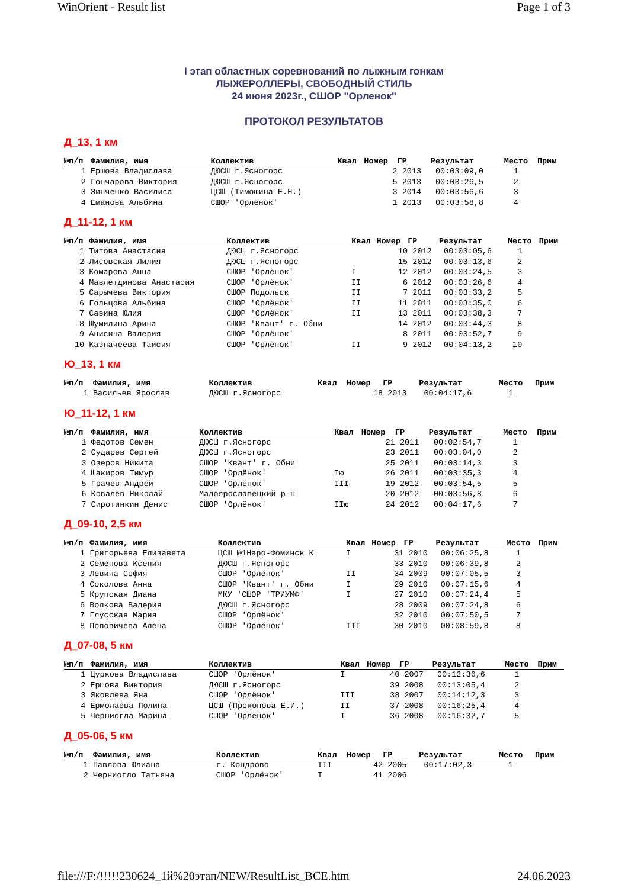WinOrient - Result list Page 1 of 3
I этап областных соревнований по лыжным гонкам
ЛЫЖЕРОЛЛЕРЫ, СВОБОДНЫЙ СТИЛЬ
24 июня 2023г., СШОР "Орленок"
ПРОТОКОЛ РЕЗУЛЬТАТОВ
Д_13, 1 км
| №п/п | Фамилия, имя | Коллектив | Квал | Номер | ГР | Результат | Место | Прим |
| --- | --- | --- | --- | --- | --- | --- | --- | --- |
| 1 | Ершова Владислава | ДЮСШ г.Ясногорс | | 2 | 2013 | 00:03:09,0 | 1 | |
| 2 | Гончарова Виктория | ДЮСШ г.Ясногорс | | 5 | 2013 | 00:03:26,5 | 2 | |
| 3 | Зинченко Василиса | ЦСШ (Тимошина Е.Н.) | | 3 | 2014 | 00:03:56,6 | 3 | |
| 4 | Еманова Альбина | СШОР 'Орлёнок' | | 1 | 2013 | 00:03:58,8 | 4 | |
Д_11-12, 1 км
| №п/п | Фамилия, имя | Коллектив | Квал | Номер | ГР | Результат | Место | Прим |
| --- | --- | --- | --- | --- | --- | --- | --- | --- |
| 1 | Титова Анастасия | ДЮСШ г.Ясногорс | | 10 | 2012 | 00:03:05,6 | 1 | |
| 2 | Лисовская Лилия | ДЮСШ г.Ясногорс | | 15 | 2012 | 00:03:13,6 | 2 | |
| 3 | Комарова Анна | СШОР 'Орлёнок' | I | 12 | 2012 | 00:03:24,5 | 3 | |
| 4 | Мавлетдинова Анастасия | СШОР 'Орлёнок' | II | 6 | 2012 | 00:03:26,6 | 4 | |
| 5 | Сарычева Виктория | СШОР Подольск | II | 7 | 2011 | 00:03:33,2 | 5 | |
| 6 | Гольцова Альбина | СШОР 'Орлёнок' | II | 11 | 2011 | 00:03:35,0 | 6 | |
| 7 | Савина Юлия | СШОР 'Орлёнок' | II | 13 | 2011 | 00:03:38,3 | 7 | |
| 8 | Шумилина Арина | СШОР 'Квант' г. Обни | | 14 | 2012 | 00:03:44,3 | 8 | |
| 9 | Анисина Валерия | СШОР 'Орлёнок' | | 8 | 2011 | 00:03:52,7 | 9 | |
| 10 | Казначеева Таисия | СШОР 'Орлёнок' | II | 9 | 2012 | 00:04:13,2 | 10 | |
Ю_13, 1 км
| №п/п | Фамилия, имя | Коллектив | Квал | Номер | ГР | Результат | Место | Прим |
| --- | --- | --- | --- | --- | --- | --- | --- | --- |
| 1 | Васильев Ярослав | ДЮСШ г.Ясногорс | | 18 | 2013 | 00:04:17,6 | 1 | |
Ю_11-12, 1 км
| №п/п | Фамилия, имя | Коллектив | Квал | Номер | ГР | Результат | Место | Прим |
| --- | --- | --- | --- | --- | --- | --- | --- | --- |
| 1 | Федотов Семен | ДЮСШ г.Ясногорс | | 21 | 2011 | 00:02:54,7 | 1 | |
| 2 | Сударев Сергей | ДЮСШ г.Ясногорс | | 23 | 2011 | 00:03:04,0 | 2 | |
| 3 | Озеров Никита | СШОР 'Квант' г. Обни | | 25 | 2011 | 00:03:14,3 | 3 | |
| 4 | Шакиров Тимур | СШОР 'Орлёнок' | Iю | 26 | 2011 | 00:03:35,3 | 4 | |
| 5 | Грачев Андрей | СШОР 'Орлёнок' | III | 19 | 2012 | 00:03:54,5 | 5 | |
| 6 | Ковалев Николай | Малоярославецкий р-н | | 20 | 2012 | 00:03:56,8 | 6 | |
| 7 | Сиротинкин Денис | СШОР 'Орлёнок' | IIю | 24 | 2012 | 00:04:17,6 | 7 | |
Д_09-10, 2,5 км
| №п/п | Фамилия, имя | Коллектив | Квал | Номер | ГР | Результат | Место | Прим |
| --- | --- | --- | --- | --- | --- | --- | --- | --- |
| 1 | Григорьева Елизавета | ЦСШ №1Наро-Фоминск К | I | 31 | 2010 | 00:06:25,8 | 1 | |
| 2 | Семенова Ксения | ДЮСШ г.Ясногорс | | 33 | 2010 | 00:06:39,8 | 2 | |
| 3 | Левина София | СШОР 'Орлёнок' | II | 34 | 2009 | 00:07:05,5 | 3 | |
| 4 | Соколова Анна | СШОР 'Квант' г. Обни | I | 29 | 2010 | 00:07:15,6 | 4 | |
| 5 | Крупская Диана | МКУ 'СШОР 'ТРИУМФ' | I | 27 | 2010 | 00:07:24,4 | 5 | |
| 6 | Волкова Валерия | ДЮСШ г.Ясногорс | | 28 | 2009 | 00:07:24,8 | 6 | |
| 7 | Глусская Мария | СШОР 'Орлёнок' | | 32 | 2010 | 00:07:50,5 | 7 | |
| 8 | Поповичева Алена | СШОР 'Орлёнок' | III | 30 | 2010 | 00:08:59,8 | 8 | |
Д_07-08, 5 км
| №п/п | Фамилия, имя | Коллектив | Квал | Номер | ГР | Результат | Место | Прим |
| --- | --- | --- | --- | --- | --- | --- | --- | --- |
| 1 | Цуркова Владислава | СШОР 'Орлёнок' | I | 40 | 2007 | 00:12:36,6 | 1 | |
| 2 | Ершова Виктория | ДЮСШ г.Ясногорс | | 39 | 2008 | 00:13:05,4 | 2 | |
| 3 | Яковлева Яна | СШОР 'Орлёнок' | III | 38 | 2007 | 00:14:12,3 | 3 | |
| 4 | Ермолаева Полина | ЦСШ (Прокопова Е.И.) | II | 37 | 2008 | 00:16:25,4 | 4 | |
| 5 | Черниогла Марина | СШОР 'Орлёнок' | I | 36 | 2008 | 00:16:32,7 | 5 | |
Д_05-06, 5 км
| №п/п | Фамилия, имя | Коллектив | Квал | Номер | ГР | Результат | Место | Прим |
| --- | --- | --- | --- | --- | --- | --- | --- | --- |
| 1 | Павлова Юлиана | г. Кондрово | III | 42 | 2005 | 00:17:02,3 | 1 | |
| 2 | Черниогло Татьяна | СШОР 'Орлёнок' | I | 41 | 2006 | | | |
file:///F:/!!!!!230624_1й%20этап/NEW/ResultList_ВСЕ.htm 24.06.2023